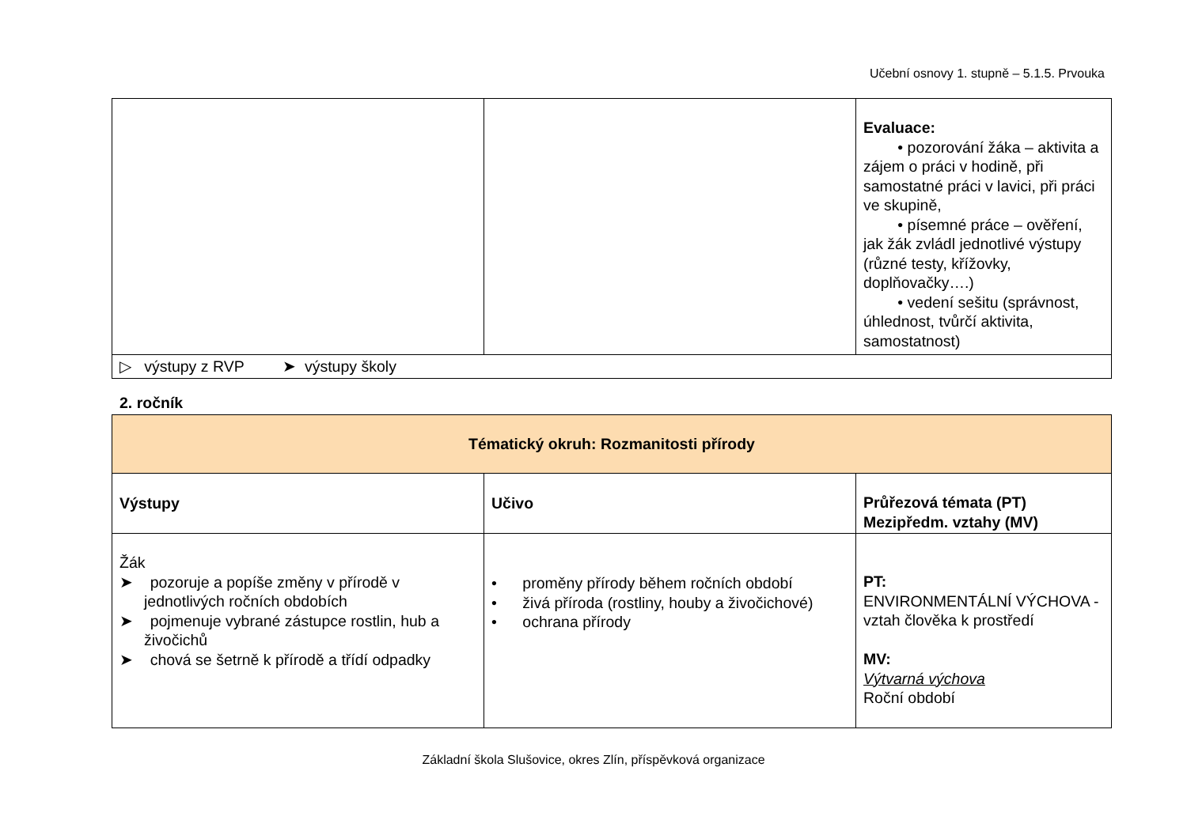Učební osnovy 1. stupně – 5.1.5. Prvouka
| | | Evaluace: • pozorování žáka – aktivita a zájem o práci v hodině, při samostatné práci v lavici, při práci ve skupině, • písemné práce – ověření, jak žák zvládl jednotlivé výstupy (různé testy, křížovky, doplňovačky….) • vedení sešitu (správnost, úhlednost, tvůrčí aktivita, samostatnost) |
| ▷ výstupy z RVP ➤ výstupy školy | | |
2. ročník
| Tématický okruh: Rozmanitosti přírody | | |
| --- | --- | --- |
| Výstupy | Učivo | Průřezová témata (PT) Mezipředm. vztahy (MV) |
| Žák ➤ pozoruje a popíše změny v přírodě v jednotlivých ročních obdobích ➤ pojmenuje vybrané zástupce rostlin, hub a živočichů ➤ chová se šetrně k přírodě a třídí odpadky | • proměny přírody během ročních období • živá příroda (rostliny, houby a živočichové) • ochrana přírody | PT: ENVIRONMENTÁLNÍ VÝCHOVA - vztah člověka k prostředí MV: Výtvarná výchova Roční období |
Základní škola Slušovice, okres Zlín, příspěvková organizace